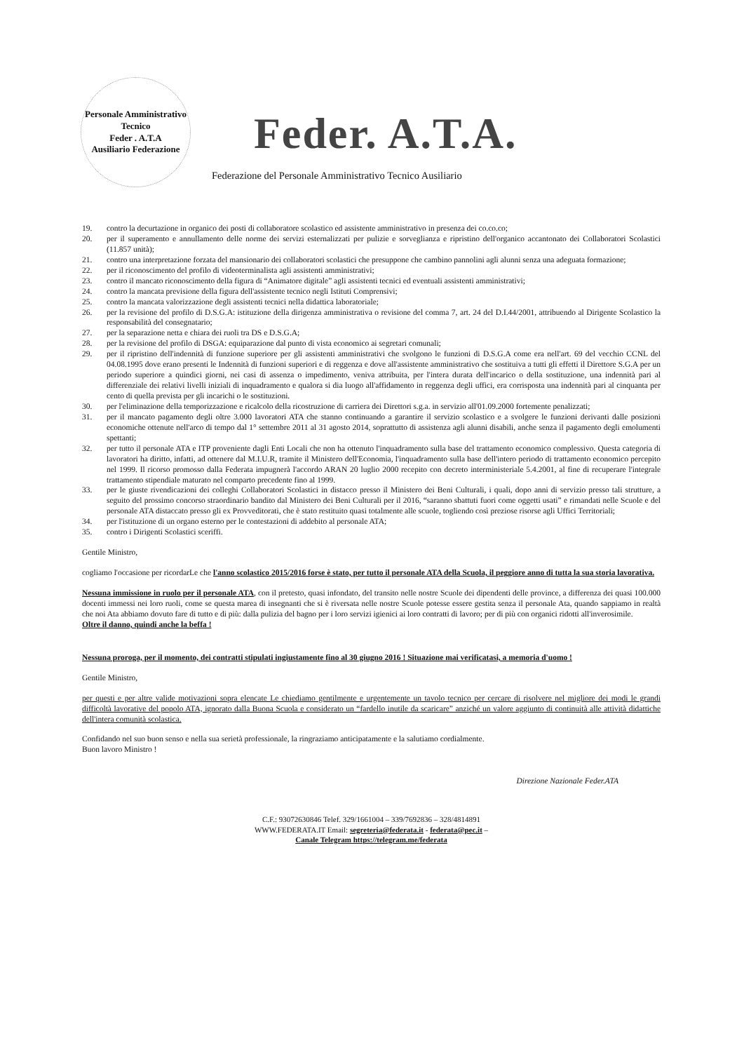Personale Amministrativo Tecnico
Feder . A.T.A
Ausiliario Federazione
Feder. A.T.A.
Federazione del Personale Amministrativo Tecnico Ausiliario
19. contro la decurtazione in organico dei posti di collaboratore scolastico ed assistente amministrativo in presenza dei co.co.co;
20. per il superamento e annullamento delle norme dei servizi esternalizzati per pulizie e sorveglianza e ripristino dell'organico accantonato dei Collaboratori Scolastici (11.857 unità);
21. contro una interpretazione forzata del mansionario dei collaboratori scolastici che presuppone che cambino pannolini agli alunni senza una adeguata formazione;
22. per il riconoscimento del profilo di videoterminalista agli assistenti amministrativi;
23. contro il mancato riconoscimento della figura di “Animatore digitale” agli assistenti tecnici ed eventuali assistenti amministrativi;
24. contro la mancata previsione della figura dell'assistente tecnico negli Istituti Comprensivi;
25. contro la mancata valorizzazione degli assistenti tecnici nella didattica laboratoriale;
26. per la revisione del profilo di D.S.G.A: istituzione della dirigenza amministrativa o revisione del comma 7, art. 24 del D.I.44/2001, attribuendo al Dirigente Scolastico la responsabilità del consegnatario;
27. per la separazione netta e chiara dei ruoli tra DS e D.S.G.A;
28. per la revisione del profilo di DSGA: equiparazione dal punto di vista economico ai segretari comunali;
29. per il ripristino dell'indennità di funzione superiore per gli assistenti amministrativi che svolgono le funzioni di D.S.G.A come era nell'art. 69 del vecchio CCNL del 04.08.1995 dove erano presenti le Indennità di funzioni superiori e di reggenza e dove all'assistente amministrativo che sostituiva a tutti gli effetti il Direttore S.G.A per un periodo superiore a quindici giorni, nei casi di assenza o impedimento, veniva attribuita, per l'intera durata dell'incarico o della sostituzione, una indennità pari al differenziale dei relativi livelli iniziali di inquadramento e qualora si dia luogo all'affidamento in reggenza degli uffici, era corrisposta una indennità pari al cinquanta per cento di quella prevista per gli incarichi o le sostituzioni.
30. per l'eliminazione della temporizzazione e ricalcolo della ricostruzione di carriera dei Direttori s.g.a. in servizio all'01.09.2000 fortemente penalizzati;
31. per il mancato pagamento degli oltre 3.000 lavoratori ATA che stanno continuando a garantire il servizio scolastico e a svolgere le funzioni derivanti dalle posizioni economiche ottenute nell'arco di tempo dal 1° settembre 2011 al 31 agosto 2014, soprattutto di assistenza agli alunni disabili, anche senza il pagamento degli emolumenti spettanti;
32. per tutto il personale ATA e ITP proveniente dagli Enti Locali che non ha ottenuto l'inquadramento sulla base del trattamento economico complessivo. Questa categoria di lavoratori ha diritto, infatti, ad ottenere dal M.I.U.R, tramite il Ministero dell'Economia, l'inquadramento sulla base dell'intero periodo di trattamento economico percepito nel 1999. Il ricorso promosso dalla Federata impugnerà l'accordo ARAN 20 luglio 2000 recepito con decreto interministeriale 5.4.2001, al fine di recuperare l'integrale trattamento stipendiale maturato nel comparto precedente fino al 1999.
33. per le giuste rivendicazioni dei colleghi Collaboratori Scolastici in distacco presso il Ministero dei Beni Culturali, i quali, dopo anni di servizio presso tali strutture, a seguito del prossimo concorso straordinario bandito dal Ministero dei Beni Culturali per il 2016, “saranno sbattuti fuori come oggetti usati” e rimandati nelle Scuole e del personale ATA distaccato presso gli ex Provveditorati, che è stato restituito quasi totalmente alle scuole, togliendo così preziose risorse agli Uffici Territoriali;
34. per l'istituzione di un organo esterno per le contestazioni di addebito al personale ATA;
35. contro i Dirigenti Scolastici sceriffi.
Gentile Ministro,
cogliamo l'occasione per ricordarLe che l'anno scolastico 2015/2016 forse è stato, per tutto il personale ATA della Scuola, il peggiore anno di tutta la sua storia lavorativa.
Nessuna immissione in ruolo per il personale ATA, con il pretesto, quasi infondato, del transito nelle nostre Scuole dei dipendenti delle province, a differenza dei quasi 100.000 docenti immessi nei loro ruoli, come se questa marea di insegnanti che si è riversata nelle nostre Scuole potesse essere gestita senza il personale Ata, quando sappiamo in realtà che noi Ata abbiamo dovuto fare di tutto e di più: dalla pulizia del bagno per i loro servizi igienici ai loro contratti di lavoro; per di più con organici ridotti all'inverosimile.
Oltre il danno, quindi anche la beffa !
Nessuna proroga, per il momento, dei contratti stipulati ingiustamente fino al 30 giugno 2016 ! Situazione mai verificatasi, a memoria d'uomo !
Gentile Ministro,
per questi e per altre valide motivazioni sopra elencate Le chiediamo gentilmente e urgentemente un tavolo tecnico per cercare di risolvere nel migliore dei modi le grandi difficoltà lavorative del popolo ATA, ignorato dalla Buona Scuola e considerato un “fardello inutile da scaricare” anziché un valore aggiunto di continuità alle attività didattiche dell'intera comunità scolastica.
Confidando nel suo buon senso e nella sua serietà professionale, la ringraziamo anticipatamente e la salutiamo cordialmente.
Buon lavoro Ministro !
Direzione Nazionale Feder.ATA
C.F.: 93072630846 Telef. 329/1661004 – 339/7692836 – 328/4814891
WWW.FEDERATA.IT Email: segreteria@federata.it - federata@pec.it –
Canale Telegram https://telegram.me/federata